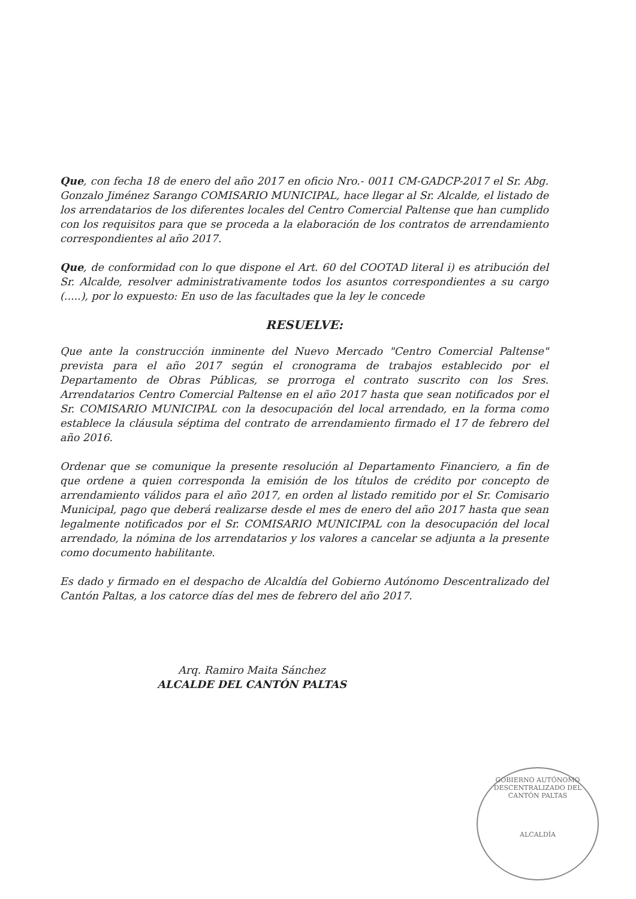Que, con fecha 18 de enero del año 2017 en oficio Nro.- 0011 CM-GADCP-2017 el Sr. Abg. Gonzalo Jiménez Sarango COMISARIO MUNICIPAL, hace llegar al Sr. Alcalde, el listado de los arrendatarios de los diferentes locales del Centro Comercial Paltense que han cumplido con los requisitos para que se proceda a la elaboración de los contratos de arrendamiento correspondientes al año 2017.
Que, de conformidad con lo que dispone el Art. 60 del COOTAD literal i) es atribución del Sr. Alcalde, resolver administrativamente todos los asuntos correspondientes a su cargo (.....), por lo expuesto: En uso de las facultades que la ley le concede
RESUELVE:
Que ante la construcción inminente del Nuevo Mercado "Centro Comercial Paltense" prevista para el año 2017 según el cronograma de trabajos establecido por el Departamento de Obras Públicas, se prorroga el contrato suscrito con los Sres. Arrendatarios Centro Comercial Paltense en el año 2017 hasta que sean notificados por el Sr. COMISARIO MUNICIPAL con la desocupación del local arrendado, en la forma como establece la cláusula séptima del contrato de arrendamiento firmado el 17 de febrero del año 2016.
Ordenar que se comunique la presente resolución al Departamento Financiero, a fin de que ordene a quien corresponda la emisión de los títulos de crédito por concepto de arrendamiento válidos para el año 2017, en orden al listado remitido por el Sr. Comisario Municipal, pago que deberá realizarse desde el mes de enero del año 2017 hasta que sean legalmente notificados por el Sr. COMISARIO MUNICIPAL con la desocupación del local arrendado, la nómina de los arrendatarios y los valores a cancelar se adjunta a la presente como documento habilitante.
Es dado y firmado en el despacho de Alcaldía del Gobierno Autónomo Descentralizado del Cantón Paltas, a los catorce días del mes de febrero del año 2017.
Arq. Ramiro Maita Sánchez
ALCALDE DEL CANTÓN PALTAS
GOBIERNO AUTÓNOMO DESCENTRALIZADO DEL CANTÓN PALTAS
ALCALDÍA